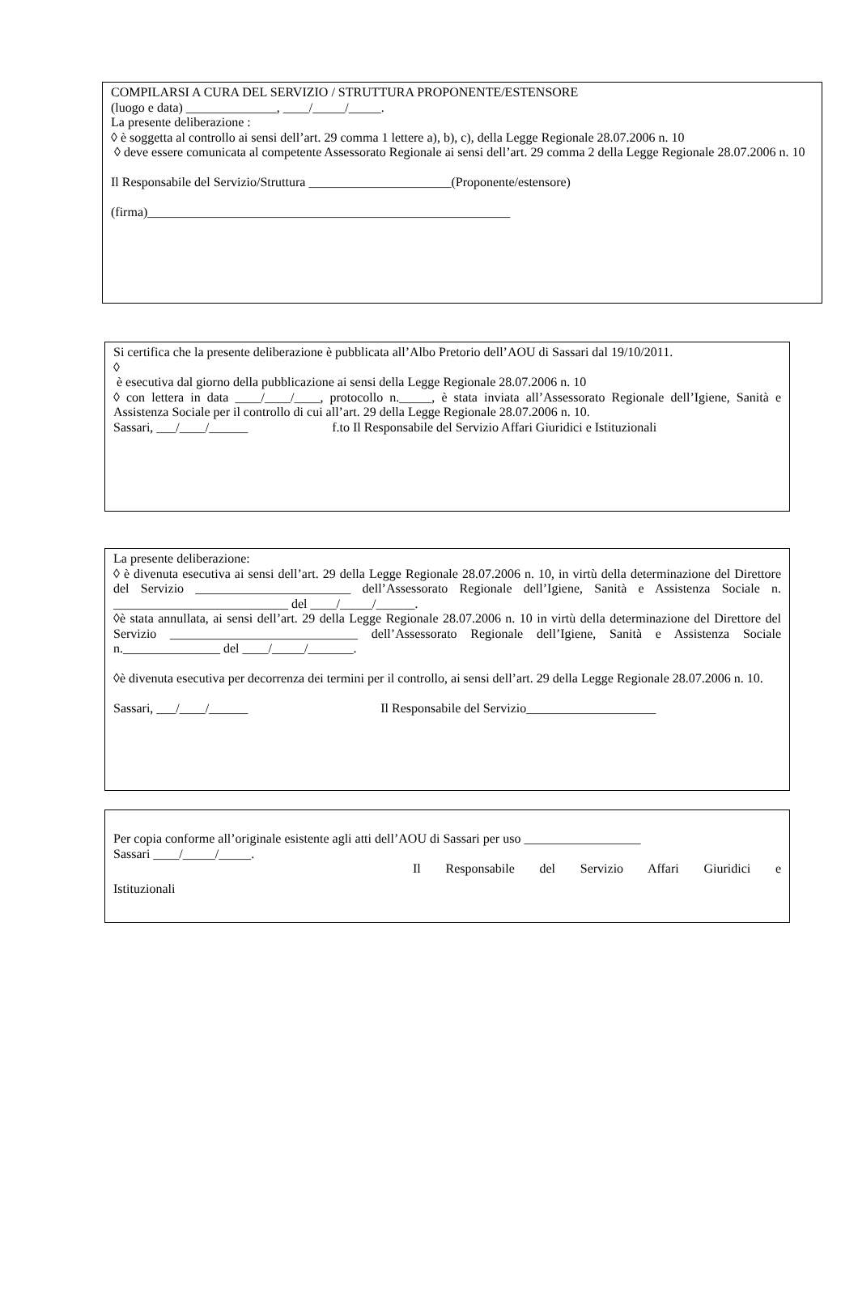COMPILARSI A CURA DEL SERVIZIO / STRUTTURA PROPONENTE/ESTENSORE
(luogo e data) ______________, ____/_____/_____.
La presente deliberazione :
◊ è soggetta al controllo ai sensi dell’art. 29 comma 1 lettere a), b), c), della Legge Regionale 28.07.2006 n. 10
◊ deve essere comunicata al competente Assessorato Regionale ai sensi dell’art. 29 comma 2 della Legge Regionale 28.07.2006 n. 10
Il Responsabile del Servizio/Struttura ______________________(Proponente/estensore)
(firma)________________________________________________________
Si certifica che la presente deliberazione è pubblicata all’Albo Pretorio dell’AOU di Sassari dal 19/10/2011.
◊
è esecutiva dal giorno della pubblicazione ai sensi della Legge Regionale 28.07.2006 n. 10
◊ con lettera in data ____/____/____, protocollo n._____, è stata inviata all’Assessorato Regionale dell’Igiene, Sanità e Assistenza Sociale per il controllo di cui all’art. 29 della Legge Regionale 28.07.2006 n. 10.
Sassari, ___/____/______ f.to Il Responsabile del Servizio Affari Giuridici e Istituzionali
La presente deliberazione:
◊ è divenuta esecutiva ai sensi dell’art. 29 della Legge Regionale 28.07.2006 n. 10, in virtù della determinazione del Direttore del Servizio ________________________ dell’Assessorato Regionale dell’Igiene, Sanità e Assistenza Sociale n. ___________________________ del ____/_____/______.
◊è stata annullata, ai sensi dell’art. 29 della Legge Regionale 28.07.2006 n. 10 in virtù della determinazione del Direttore del Servizio _____________________________ dell’Assessorato Regionale dell’Igiene, Sanità e Assistenza Sociale n._______________ del ____/_____/_______.
◊è divenuta esecutiva per decorrenza dei termini per il controllo, ai sensi dell’art. 29 della Legge Regionale 28.07.2006 n. 10.
Sassari, ___/____/______ Il Responsabile del Servizio____________________
Per copia conforme all’originale esistente agli atti dell’AOU di Sassari per uso __________________
Sassari ____/_____/_____.
Il Responsabile del Servizio Affari Giuridici e
Istituzionali